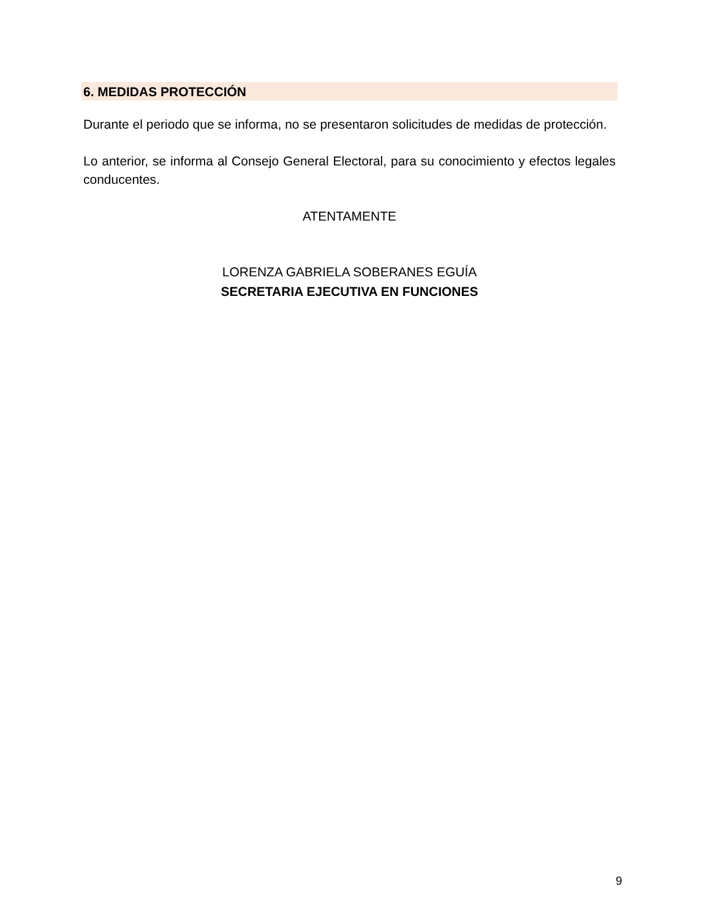6. MEDIDAS PROTECCIÓN
Durante el periodo que se informa, no se presentaron solicitudes de medidas de protección.
Lo anterior, se informa al Consejo General Electoral, para su conocimiento y efectos legales conducentes.
ATENTAMENTE
LORENZA GABRIELA SOBERANES EGUÍA
SECRETARIA EJECUTIVA EN FUNCIONES
9